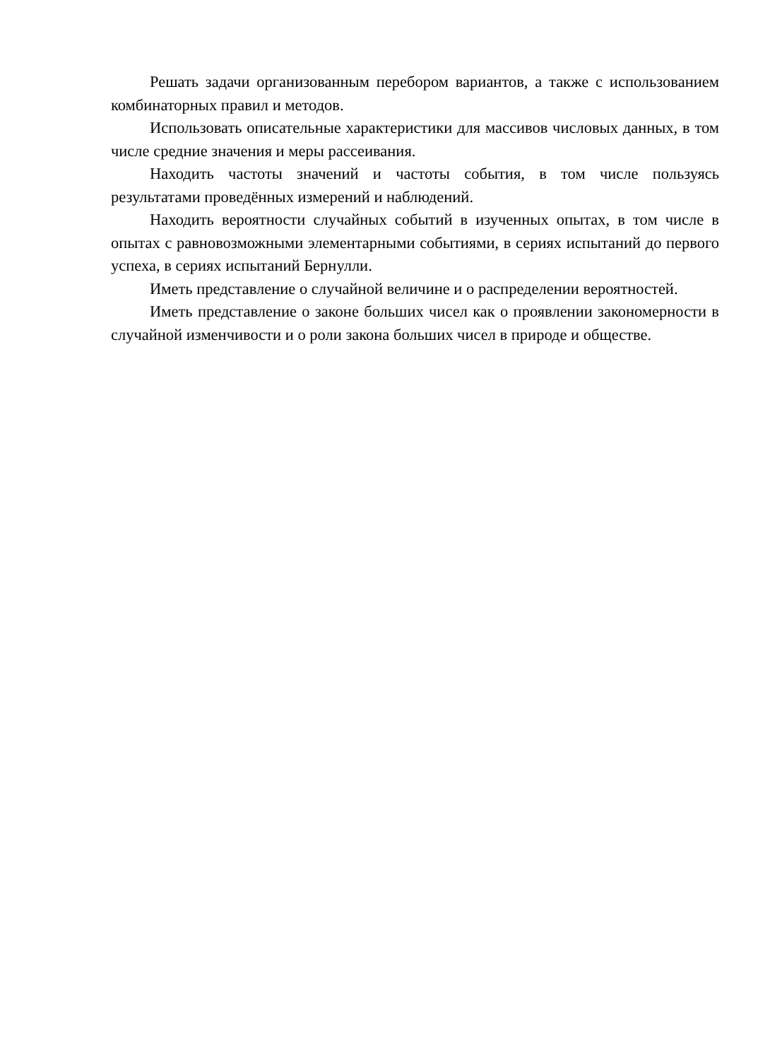Решать задачи организованным перебором вариантов, а также с использованием комбинаторных правил и методов.
Использовать описательные характеристики для массивов числовых данных, в том числе средние значения и меры рассеивания.
Находить частоты значений и частоты события, в том числе пользуясь результатами проведённых измерений и наблюдений.
Находить вероятности случайных событий в изученных опытах, в том числе в опытах с равновозможными элементарными событиями, в сериях испытаний до первого успеха, в сериях испытаний Бернулли.
Иметь представление о случайной величине и о распределении вероятностей.
Иметь представление о законе больших чисел как о проявлении закономерности в случайной изменчивости и о роли закона больших чисел в природе и обществе.